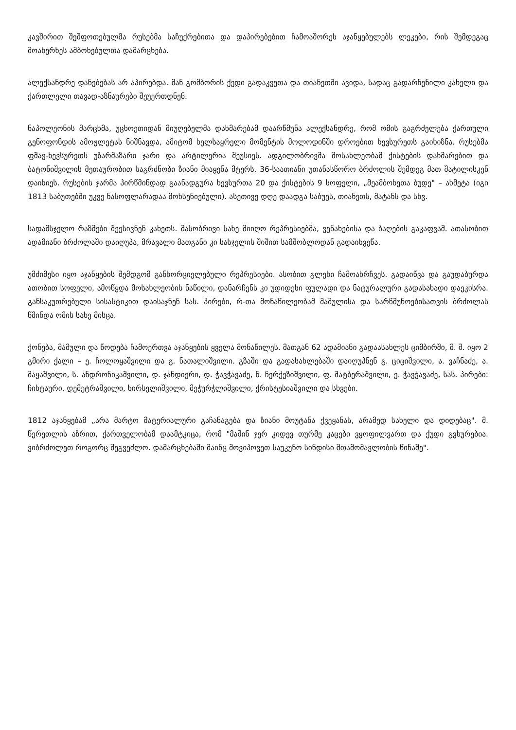კავშირით შეშფოთებულმა რუსებმა საჩუქრებითა და დაპირებებით ჩამოაშორეს აჯანყებულებს ლეკები, რის შემდეგაც მოახერხეს ამბოხებულთა დამარცხება.
ალექსანდრე დანებებას არ აპირებდა. მან გომბორის ქედი გადაკვეთა და თიანეთში ავიდა, სადაც გადარჩენილი კახელი და ქართლელი თავად-აზნაურები შეუერთდნენ.
ნაპოლეონის მარცხმა, უცხოეთიდან მიუღებელმა დახმარებამ დაარწმუნა ალექსანდრე, რომ ომის გაგრძელება ქართული გენოფონდის ამოჟლეტას ნიშნავდა, ამიტომ ხელსაყრელი მომენტის მოლოდინში დროებით ხევსურეთს გაიხიზნა. რუსებმა ფშავ-ხევსურეთს უზარმაზარი ჯარი და არტილერია შეუსიეს. ადგილობრივმა მოსახლეობამ ქისტების დახმარებით და ბატონიშვილის მეთაურობით საგრძნობი ზიანი მიაყენა მტერს. 36-საათიანი უთანასწორო ბრძოლის შემდეგ მათ შატილისკენ დაიხიეს. რუსების ჯარმა პირწმინდად გაანადგურა ხევსურთა 20 და ქისტების 9 სოფელი, „მეამბოხეთა ბუდე" – ახმეტა (იგი 1813 საბუთებში უკვე ნასოფლარადაა მოხსენიებული). ასეთივე დღე დაადგა საბუეს, თიანეთს, მატანს და სხვ.
სადამსჯელო რაზმები შეესივნენ კახეთს. მასობრივი სახე მიიღო რეპრესიებმა, ვენახებისა და ბაღების გაკაფვამ. ათასობით ადამიანი ბრძოლაში დაიღუპა, მრავალი მათგანი კი სასჯელის შიშით სამშობლოდან გადაიხვეწა.
უმძიმესი იყო აჯანყების შემდგომ განხორციელებული რეპრესიები. ასობით გლეხი ჩამოახრჩვეს. გადაიწვა და გაუდაბურდა ათობით სოფელი, ამოწყდა მოსახლეობის ნაწილი, დანარჩენს კი უდიდესი ფულადი და ნატურალური გადასახადი დაეკისრა. განსაკუთრებული სისასტიკით დაისაჯნენ სას. პირები, რ-თა მონაწილეობამ მამულისა და სარწმუნოებისათვის ბრძოლას წმინდა ომის სახე მისცა.
ქონება, მამული და წოდება ჩამოერთვა აჯანყების ყველა მონაწილეს. მათგან 62 ადამიანი გადაასახლეს ციმბირში, მ. შ. იყო 2 გმირი ქალი – ე. ჩოლოყაშვილი და გ. ნათალიშვილი. გზაში და გადასახლებაში დაიღუპნენ გ. ციციშვილი, ა. ვაჩნაძე, ა. მაყაშვილი, ს. ანდრონიკაშვილი, დ. ჯანდიერი, დ. ჭავჭავაძე, ნ. ჩერქეზიშვილი, ფ. შატბერაშვილი, ე. ჭავჭავაძე, სას. პირები: ჩიხტაური, დემეტრაშვილი, ხირსელიშვილი, მეჭურჭლიშვილი, ქრისტესიაშვილი და სხვები.
1812 აჯანყებამ „არა მარტო მატერიალური გაჩანაგება და ზიანი მოუტანა ქვეყანას, არამედ სახელი და დიდებაც". მ. წერეთლის აზრით, ქართველობამ დაამტკიცა, რომ "მაშინ ჯერ კიდევ თურმე კაცები ვყოფილვართ და ქუდი გვხურებია. ვიბრძოლეთ როგორც შეგვეძლო. დამარცხებაში მაინც მოვიპოვეთ საუკუნო სინდისი შთამომავლობის წინაშე".